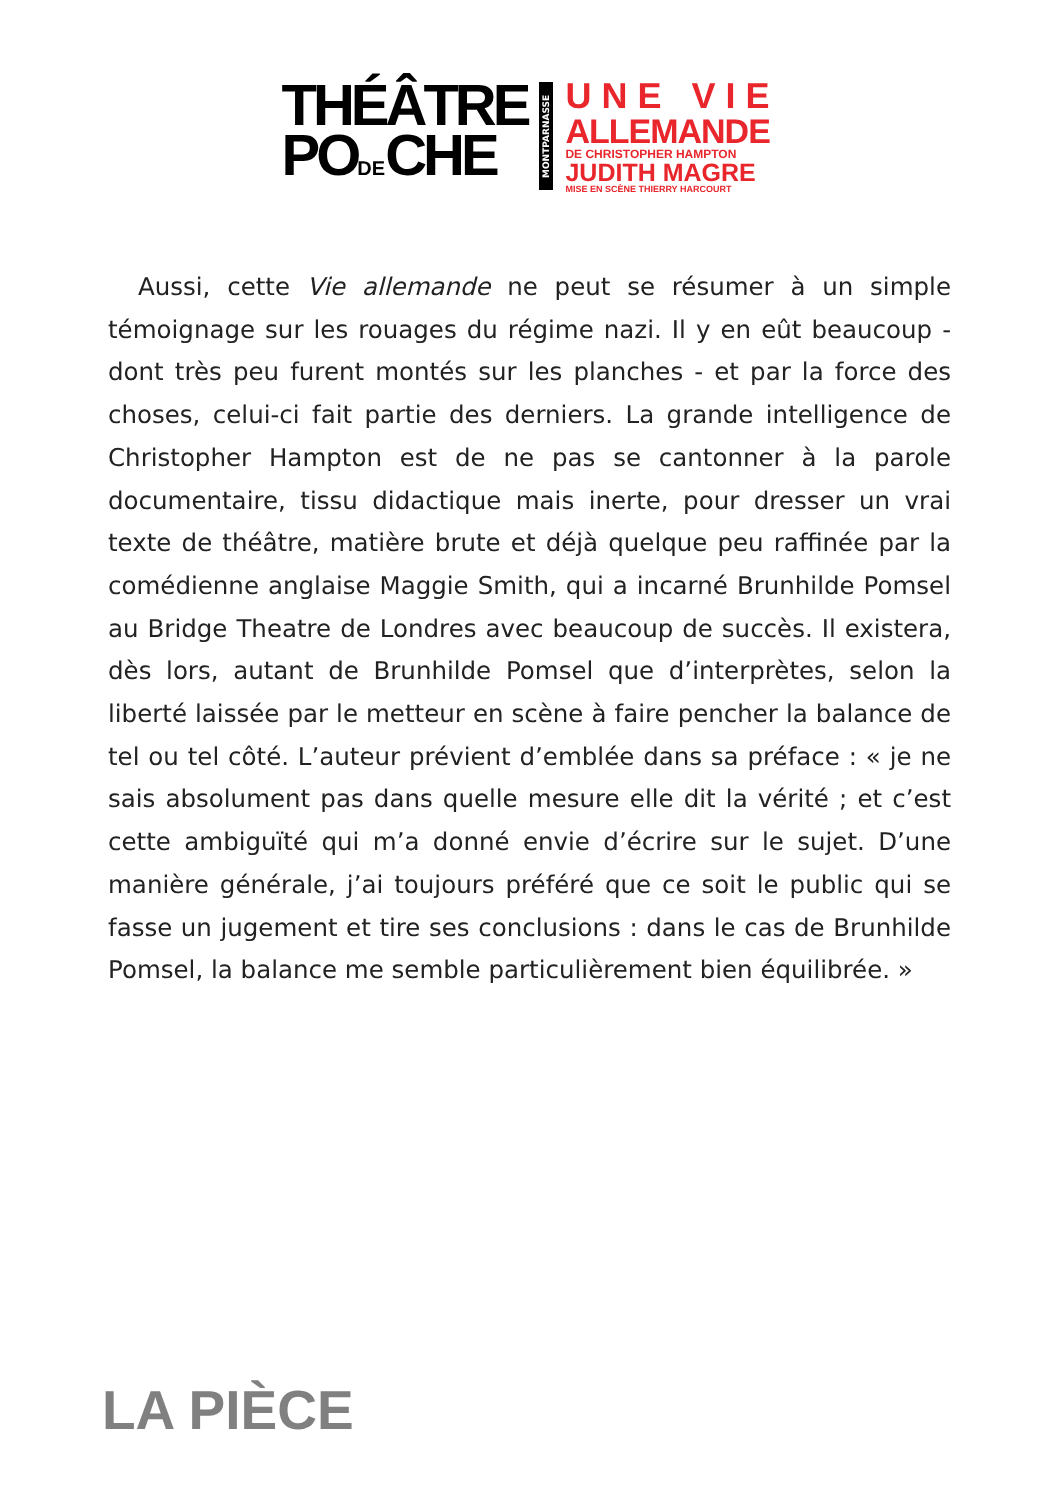THÉÂTRE
PODECHE
MONTPARNASSE
UNE VIE
ALLEMANDE
DE CHRISTOPHER HAMPTON
JUDITH MAGRE
MISE EN SCÈNE THIERRY HARCOURT
Aussi, cette Vie allemande ne peut se résumer à un simple témoignage sur les rouages du régime nazi. Il y en eût beaucoup - dont très peu furent montés sur les planches - et par la force des choses, celui-ci fait partie des derniers. La grande intelligence de Christopher Hampton est de ne pas se cantonner à la parole documentaire, tissu didactique mais inerte, pour dresser un vrai texte de théâtre, matière brute et déjà quelque peu raffinée par la comédienne anglaise Maggie Smith, qui a incarné Brunhilde Pomsel au Bridge Theatre de Londres avec beaucoup de succès. Il existera, dès lors, autant de Brunhilde Pomsel que d’interprètes, selon la liberté laissée par le metteur en scène à faire pencher la balance de tel ou tel côté. L’auteur prévient d’emblée dans sa préface : « je ne sais absolument pas dans quelle mesure elle dit la vérité ; et c’est cette ambiguïté qui m’a donné envie d’écrire sur le sujet. D’une manière générale, j’ai toujours préféré que ce soit le public qui se fasse un jugement et tire ses conclusions : dans le cas de Brunhilde Pomsel, la balance me semble particulièrement bien équilibrée. »
LA PIÈCE